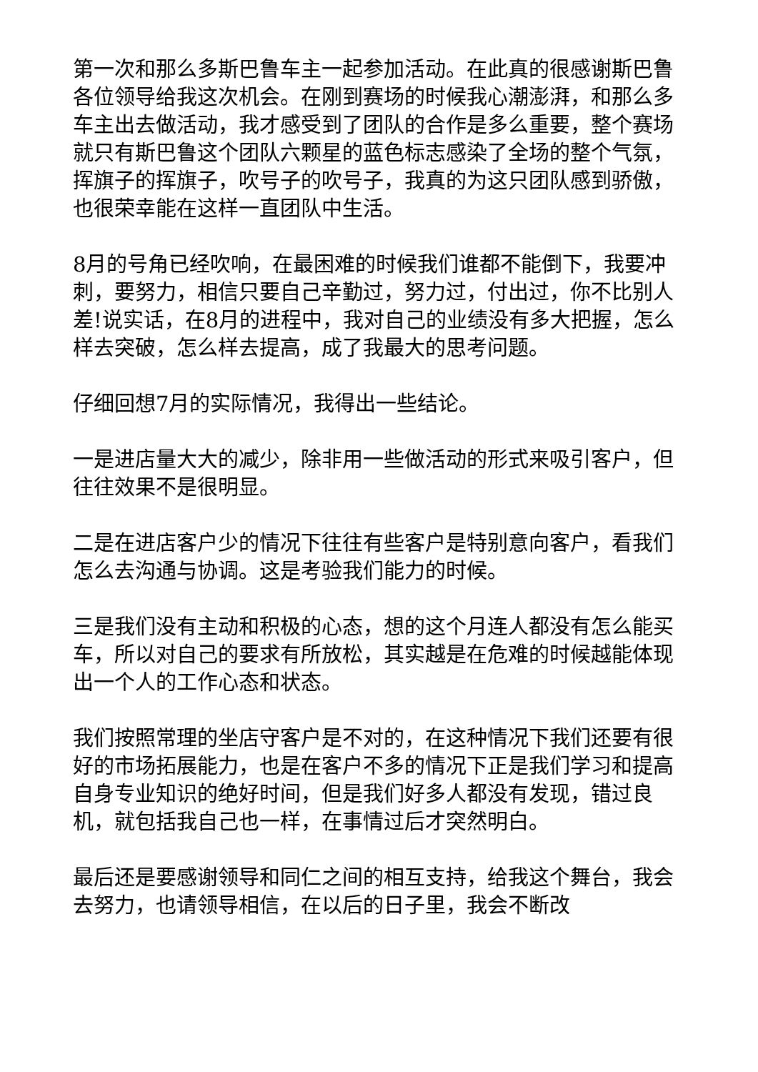第一次和那么多斯巴鲁车主一起参加活动。在此真的很感谢斯巴鲁各位领导给我这次机会。在刚到赛场的时候我心潮澎湃，和那么多车主出去做活动，我才感受到了团队的合作是多么重要，整个赛场就只有斯巴鲁这个团队六颗星的蓝色标志感染了全场的整个气氛，挥旗子的挥旗子，吹号子的吹号子，我真的为这只团队感到骄傲，也很荣幸能在这样一直团队中生活。
8月的号角已经吹响，在最困难的时候我们谁都不能倒下，我要冲刺，要努力，相信只要自己辛勤过，努力过，付出过，你不比别人差!说实话，在8月的进程中，我对自己的业绩没有多大把握，怎么样去突破，怎么样去提高，成了我最大的思考问题。
仔细回想7月的实际情况，我得出一些结论。
一是进店量大大的减少，除非用一些做活动的形式来吸引客户，但往往效果不是很明显。
二是在进店客户少的情况下往往有些客户是特别意向客户，看我们怎么去沟通与协调。这是考验我们能力的时候。
三是我们没有主动和积极的心态，想的这个月连人都没有怎么能买车，所以对自己的要求有所放松，其实越是在危难的时候越能体现出一个人的工作心态和状态。
我们按照常理的坐店守客户是不对的，在这种情况下我们还要有很好的市场拓展能力，也是在客户不多的情况下正是我们学习和提高自身专业知识的绝好时间，但是我们好多人都没有发现，错过良机，就包括我自己也一样，在事情过后才突然明白。
最后还是要感谢领导和同仁之间的相互支持，给我这个舞台，我会去努力，也请领导相信，在以后的日子里，我会不断改